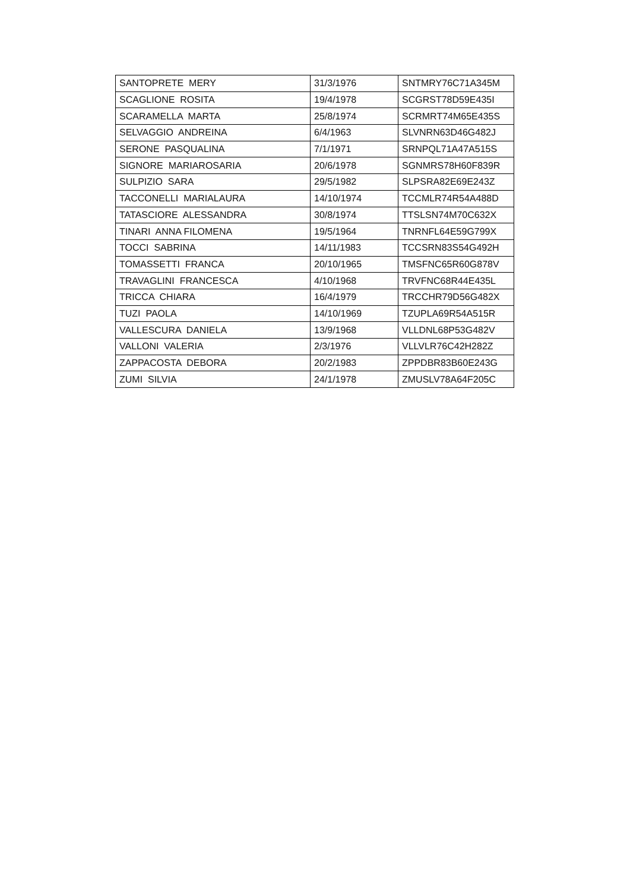| SANTOPRETE MERY | 31/3/1976 | SNTMRY76C71A345M |
| SCAGLIONE ROSITA | 19/4/1978 | SCGRST78D59E435I |
| SCARAMELLA MARTA | 25/8/1974 | SCRMRT74M65E435S |
| SELVAGGIO ANDREINA | 6/4/1963 | SLVNRN63D46G482J |
| SERONE PASQUALINA | 7/1/1971 | SRNPQL71A47A515S |
| SIGNORE MARIAROSARIA | 20/6/1978 | SGNMRS78H60F839R |
| SULPIZIO SARA | 29/5/1982 | SLPSRA82E69E243Z |
| TACCONELLI MARIALAURA | 14/10/1974 | TCCMLR74R54A488D |
| TATASCIORE ALESSANDRA | 30/8/1974 | TTSLSN74M70C632X |
| TINARI ANNA FILOMENA | 19/5/1964 | TNRNFL64E59G799X |
| TOCCI SABRINA | 14/11/1983 | TCCSRN83S54G492H |
| TOMASSETTI FRANCA | 20/10/1965 | TMSFNC65R60G878V |
| TRAVAGLINI FRANCESCA | 4/10/1968 | TRVFNC68R44E435L |
| TRICCA CHIARA | 16/4/1979 | TRCCHR79D56G482X |
| TUZI PAOLA | 14/10/1969 | TZUPLA69R54A515R |
| VALLESCURA DANIELA | 13/9/1968 | VLLDNL68P53G482V |
| VALLONI VALERIA | 2/3/1976 | VLLVLR76C42H282Z |
| ZAPPACOSTA DEBORA | 20/2/1983 | ZPPDBR83B60E243G |
| ZUMI SILVIA | 24/1/1978 | ZMUSLV78A64F205C |